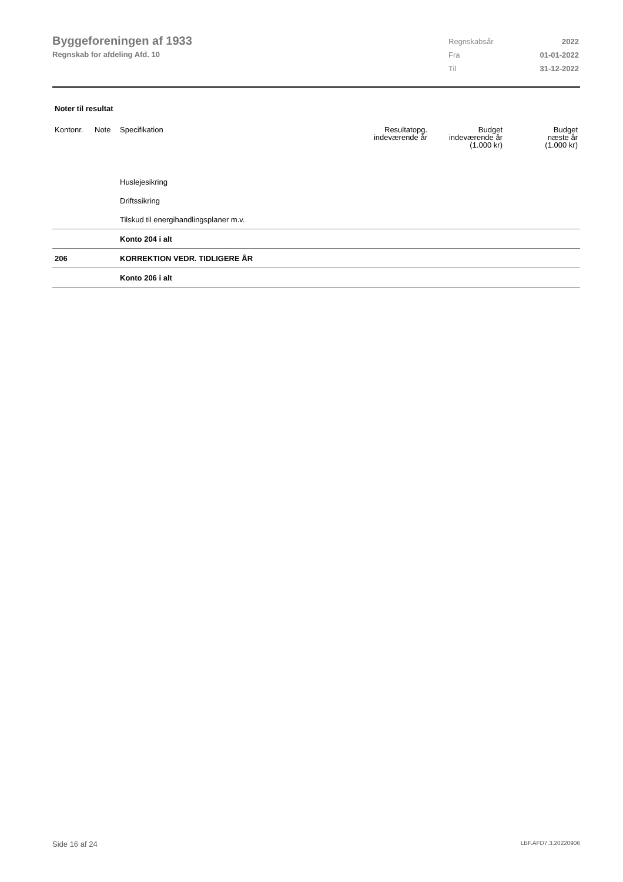Byggeforeningen af 1933
Regnskab for afdeling Afd. 10
| Regnskabsår | 2022 |
| Fra | 01-01-2022 |
| Til | 31-12-2022 |
Noter til resultat
| Kontonr. | Note | Specifikation | Resultatopg. indeværende år | Budget indeværende år (1.000 kr) | Budget næste år (1.000 kr) |
| --- | --- | --- | --- | --- | --- |
| | | Huslejesikring | | | |
| | | Driftssikring | | | |
| | | Tilskud til energihandlingsplaner m.v. | | | |
| | | Konto 204 i alt | | | |
| 206 | | KORREKTION VEDR. TIDLIGERE ÅR | | | |
| | | Konto 206 i alt | | | |
Side 16 af 24 LBF.AFD7.3.20220906